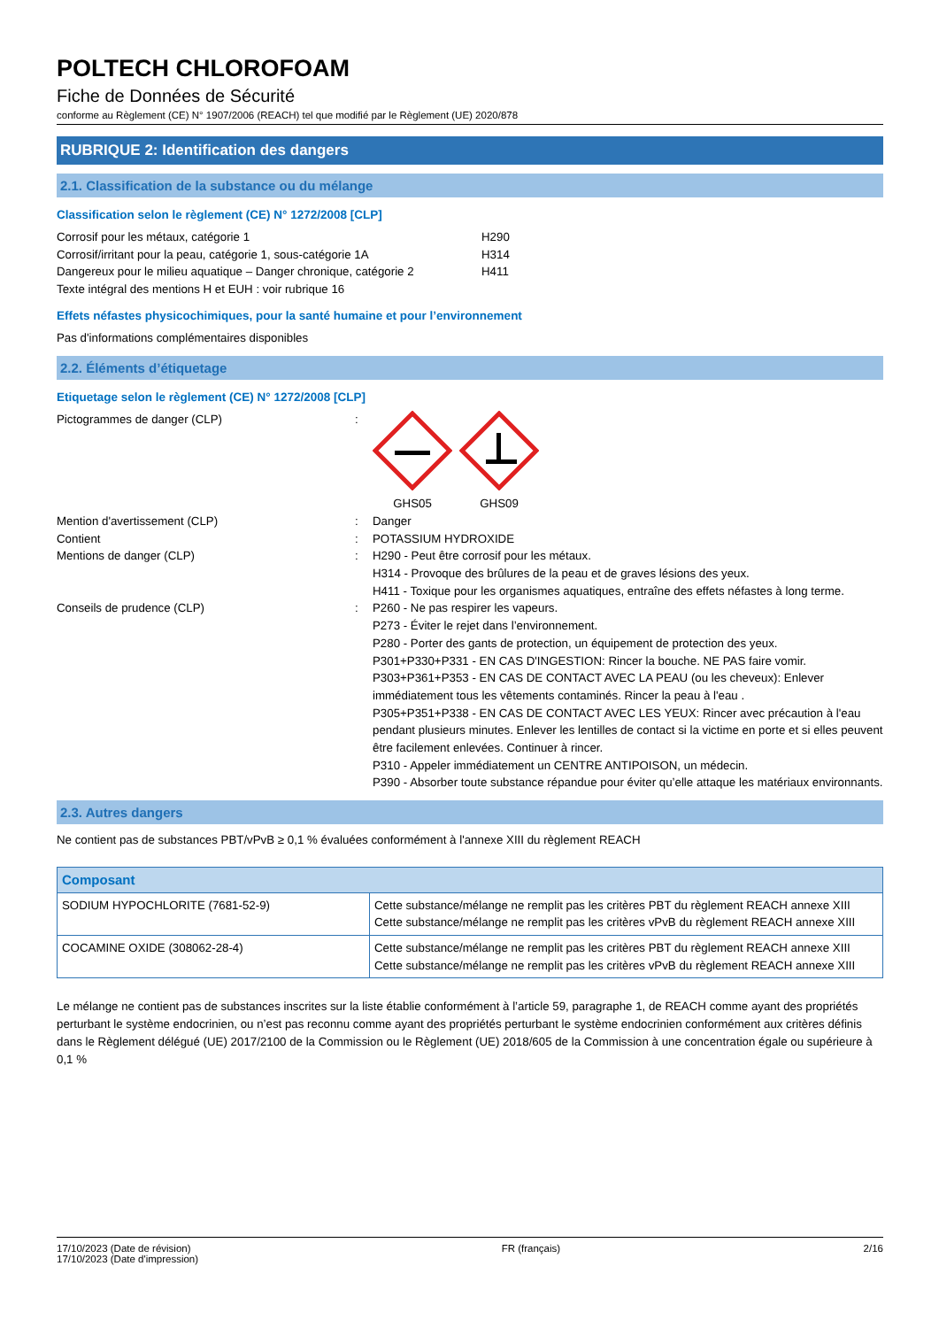POLTECH CHLOROFOAM
Fiche de Données de Sécurité
conforme au Règlement (CE) N° 1907/2006 (REACH) tel que modifié par le Règlement (UE) 2020/878
RUBRIQUE 2: Identification des dangers
2.1. Classification de la substance ou du mélange
Classification selon le règlement (CE) N° 1272/2008 [CLP]
Corrosif pour les métaux, catégorie 1 H290
Corrosif/irritant pour la peau, catégorie 1, sous-catégorie 1A
H314
Dangereux pour le milieu aquatique – Danger chronique, catégorie 2
H411
Texte intégral des mentions H et EUH : voir rubrique 16
Effets néfastes physicochimiques, pour la santé humaine et pour l’environnement
Pas d'informations complémentaires disponibles
2.2. Éléments d’étiquetage
Etiquetage selon le règlement (CE) N° 1272/2008 [CLP]
Pictogrammes de danger (CLP) :
GHS05
GHS09
Mention d'avertissement (CLP) : Danger
Contient : POTASSIUM HYDROXIDE
Mentions de danger (CLP) : H290 - Peut être corrosif pour les métaux.
H314 - Provoque des brûlures de la peau et de graves lésions des yeux.
H411 - Toxique pour les organismes aquatiques, entraîne des effets néfastes à long terme.
Conseils de prudence (CLP) : P260 - Ne pas respirer les vapeurs.
P273 - Éviter le rejet dans l’environnement.
P280 - Porter des gants de protection, un équipement de protection des yeux.
P301+P330+P331 - EN CAS D'INGESTION: Rincer la bouche. NE PAS faire vomir.
P303+P361+P353 - EN CAS DE CONTACT AVEC LA PEAU (ou les cheveux): Enlever immédiatement tous les vêtements contaminés. Rincer la peau à l'eau .
P305+P351+P338 - EN CAS DE CONTACT AVEC LES YEUX: Rincer avec précaution à l'eau pendant plusieurs minutes. Enlever les lentilles de contact si la victime en porte et si elles peuvent être facilement enlevées. Continuer à rincer.
P310 - Appeler immédiatement un CENTRE ANTIPOISON, un médecin.
P390 - Absorber toute substance répandue pour éviter qu’elle attaque les matériaux environnants.
2.3. Autres dangers
Ne contient pas de substances PBT/vPvB ≥ 0,1 % évaluées conformément à l'annexe XIII du règlement REACH
| Composant | |
| --- | --- |
| SODIUM HYPOCHLORITE (7681-52-9) | Cette substance/mélange ne remplit pas les critères PBT du règlement REACH annexe XIII Cette substance/mélange ne remplit pas les critères vPvB du règlement REACH annexe XIII |
| COCAMINE OXIDE (308062-28-4) | Cette substance/mélange ne remplit pas les critères PBT du règlement REACH annexe XIII Cette substance/mélange ne remplit pas les critères vPvB du règlement REACH annexe XIII |
Le mélange ne contient pas de substances inscrites sur la liste établie conformément à l’article 59, paragraphe 1, de REACH comme ayant des propriétés perturbant le système endocrinien, ou n’est pas reconnu comme ayant des propriétés perturbant le système endocrinien conformément aux critères définis dans le Règlement délégué (UE) 2017/2100 de la Commission ou le Règlement (UE) 2018/605 de la Commission à une concentration égale ou supérieure à 0,1 %
17/10/2023 (Date de révision)
17/10/2023 (Date d'impression)
FR (français) 2/16